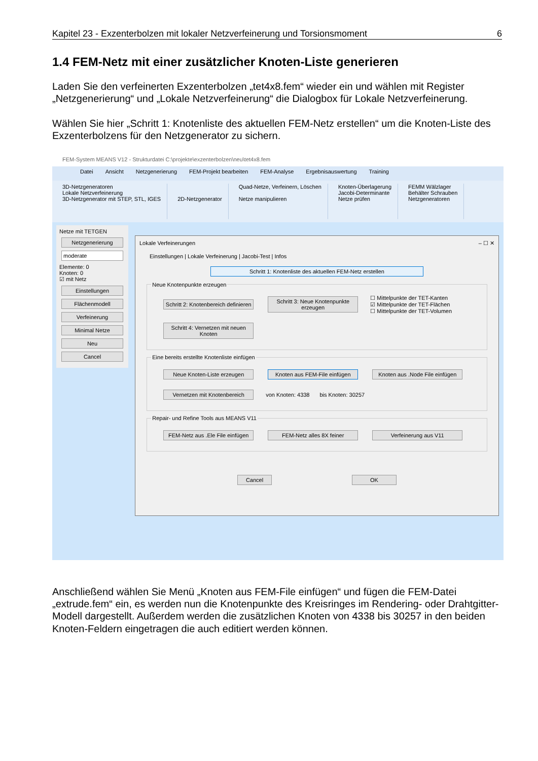Kapitel 23 - Exzenterbolzen mit lokaler Netzverfeinerung und Torsionsmoment 6
1.4 FEM-Netz mit einer zusätzlicher Knoten-Liste generieren
Laden Sie den verfeinerten Exzenterbolzen „tet4x8.fem“ wieder ein und wählen mit Register „Netzgenerierung“ und „Lokale Netzverfeinerung“ die Dialogbox für Lokale Netzverfeinerung.
Wählen Sie hier „Schritt 1: Knotenliste des aktuellen FEM-Netz erstellen“ um die Knoten-Liste des Exzenterbolzens für den Netzgenerator zu sichern.
FEM-System MEANS V12 - Strukturdatei C:\projekte\exzenterbolzen\neu\tet4x8.fem
Datei Ansicht Netzgenerierung FEM-Projekt bearbeiten FEM-Analyse Ergebnisauswertung Training
3D-Netzgeneratoren
Lokale Netzverfeinerung
3D-Netzgenerator mit STEP, STL, IGES
2D-Netzgenerator Quad-Netze, Verfeinern, Löschen
Netze manipulieren
Knoten-Überlagerung
Jacobi-Determinante
Netze prüfen
FEMM Wälzlager
Behälter Schrauben
Netzgeneratoren
Netze mit TETGEN
Netzgenerierung
moderate
Elemente: 0
Knoten: 0
☑ mit Netz
Einstellungen
Flächenmodell
Verfeinerung
Minimal Netze
Neu
Cancel
Lokale Verfeinerungen – ☐ ✕
Einstellungen | Lokale Verfeinerung | Jacobi-Test | Infos
Schritt 1: Knotenliste des aktuellen FEM-Netz erstellen
Neue Knotenpunkte erzeugen
Schritt 2: Knotenbereich definieren
Schritt 3: Neue Knotenpunkte erzeugen
☐ Mittelpunkte der TET-Kanten
☑ Mittelpunkte der TET-Flächen
☐ Mittelpunkte der TET-Volumen
Schritt 4: Vernetzen mit neuen Knoten
Eine bereits erstellte Knotenliste einfügen
Neue Knoten-Liste erzeugen
Knoten aus FEM-File einfügen
Knoten aus .Node File einfügen
Vernetzen mit Knotenbereich
von Knoten: 4338 bis Knoten: 30257
Repair- und Refine Tools aus MEANS V11
FEM-Netz aus .Ele File einfügen
FEM-Netz alles 8X feiner Verfeinerung aus V11
Cancel OK
Anschließend wählen Sie Menü „Knoten aus FEM-File einfügen“ und fügen die FEM-Datei „extrude.fem“ ein, es werden nun die Knotenpunkte des Kreisringes im Rendering- oder Drahtgitter-Modell dargestellt. Außerdem werden die zusätzlichen Knoten von 4338 bis 30257 in den beiden Knoten-Feldern eingetragen die auch editiert werden können.